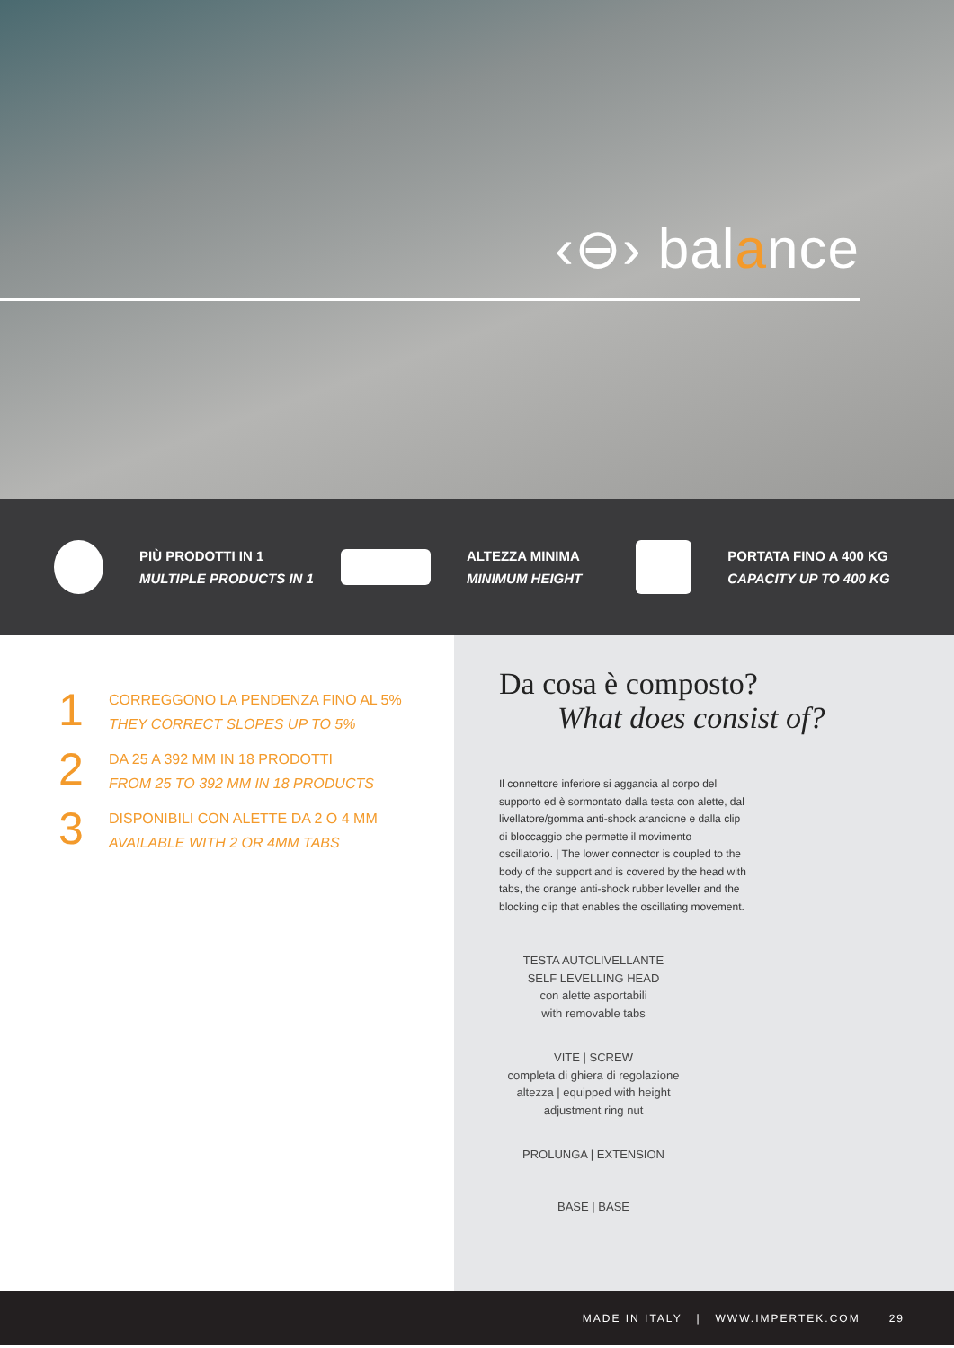‹⊖› balance
PIÙ PRODOTTI IN 1
MULTIPLE PRODUCTS IN 1
ALTEZZA MINIMA
MINIMUM HEIGHT
PORTATA FINO A 400 KG
CAPACITY UP TO 400 KG
1
CORREGGONO LA PENDENZA FINO AL 5%
THEY CORRECT SLOPES UP TO 5%
2
DA 25 A 392 MM IN 18 PRODOTTI
FROM 25 TO 392 MM IN 18 PRODUCTS
3
DISPONIBILI CON ALETTE DA 2 O 4 MM
AVAILABLE WITH 2 OR 4MM TABS
Da cosa è composto?
What does consist of?
Il connettore inferiore si aggancia al corpo del supporto ed è sormontato dalla testa con alette, dal livellatore/gomma anti-shock arancione e dalla clip di bloccaggio che permette il movimento oscillatorio. | The lower connector is coupled to the body of the support and is covered by the head with tabs, the orange anti-shock rubber leveller and the blocking clip that enables the oscillating movement.
TESTA AUTOLIVELLANTE
SELF LEVELLING HEAD
con alette asportabili
with removable tabs
VITE | SCREW
completa di ghiera di regolazione altezza | equipped with height adjustment ring nut
PROLUNGA | EXTENSION
BASE | BASE
MADE IN ITALY | WWW.IMPERTEK.COM 29